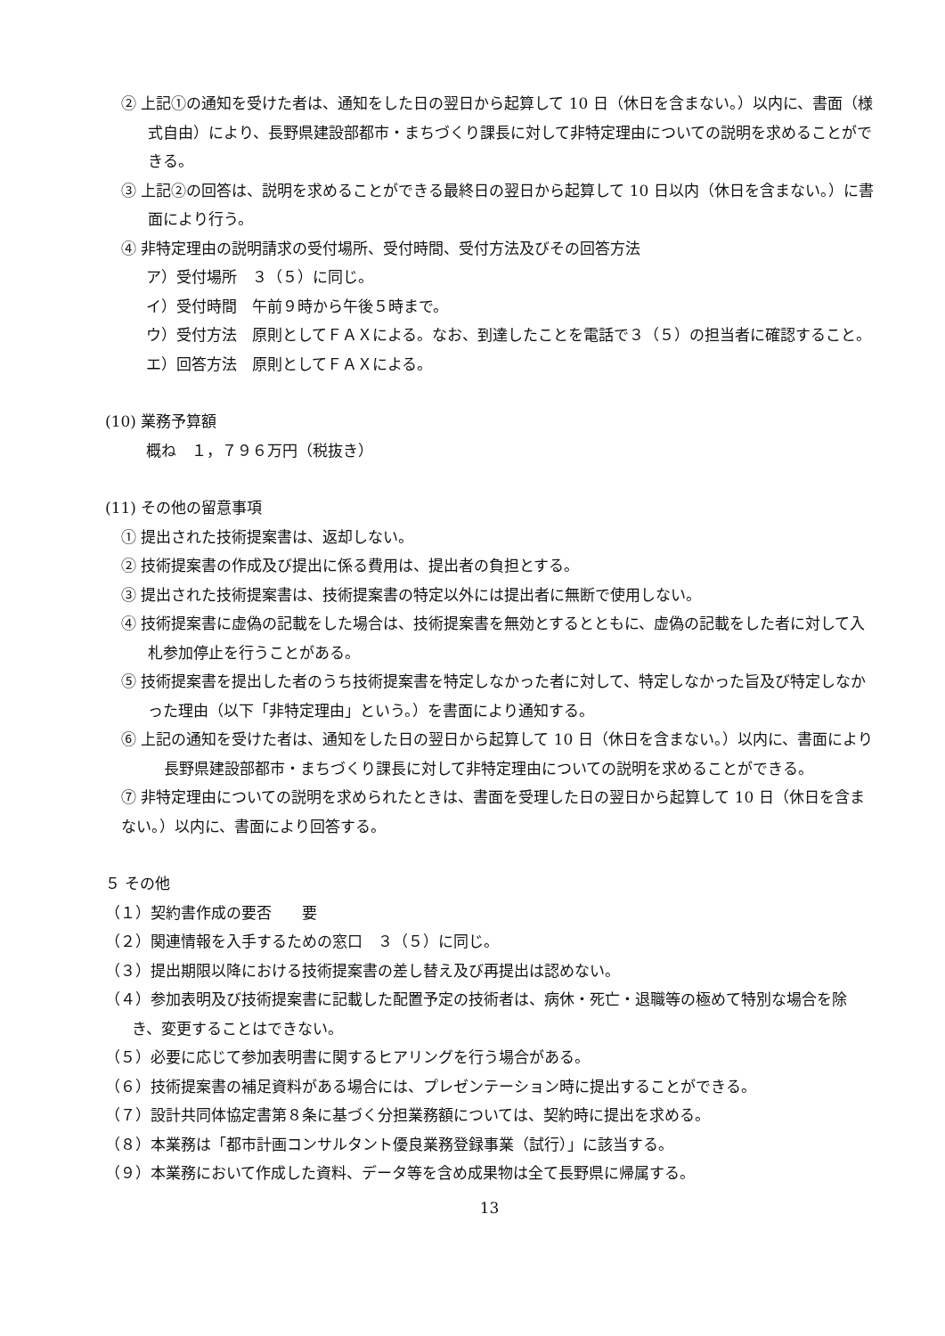② 上記①の通知を受けた者は、通知をした日の翌日から起算して 10 日（休日を含まない。）以内に、書面（様式自由）により、長野県建設部都市・まちづくり課長に対して非特定理由についての説明を求めることができる。
③ 上記②の回答は、説明を求めることができる最終日の翌日から起算して 10 日以内（休日を含まない。）に書面により行う。
④ 非特定理由の説明請求の受付場所、受付時間、受付方法及びその回答方法
ア）受付場所　３（５）に同じ。
イ）受付時間　午前９時から午後５時まで。
ウ）受付方法　原則としてＦＡＸによる。なお、到達したことを電話で３（５）の担当者に確認すること。
エ）回答方法　原則としてＦＡＸによる。
(10) 業務予算額
概ね　１，７９６万円（税抜き）
(11) その他の留意事項
① 提出された技術提案書は、返却しない。
② 技術提案書の作成及び提出に係る費用は、提出者の負担とする。
③ 提出された技術提案書は、技術提案書の特定以外には提出者に無断で使用しない。
④ 技術提案書に虚偽の記載をした場合は、技術提案書を無効とするとともに、虚偽の記載をした者に対して入札参加停止を行うことがある。
⑤ 技術提案書を提出した者のうち技術提案書を特定しなかった者に対して、特定しなかった旨及び特定しなかった理由（以下「非特定理由」という。）を書面により通知する。
⑥ 上記の通知を受けた者は、通知をした日の翌日から起算して 10 日（休日を含まない。）以内に、書面により長野県建設部都市・まちづくり課長に対して非特定理由についての説明を求めることができる。
⑦ 非特定理由についての説明を求められたときは、書面を受理した日の翌日から起算して 10 日（休日を含まない。）以内に、書面により回答する。
５ その他
（１）契約書作成の要否　　要
（２）関連情報を入手するための窓口　３（５）に同じ。
（３）提出期限以降における技術提案書の差し替え及び再提出は認めない。
（４）参加表明及び技術提案書に記載した配置予定の技術者は、病休・死亡・退職等の極めて特別な場合を除き、変更することはできない。
（５）必要に応じて参加表明書に関するヒアリングを行う場合がある。
（６）技術提案書の補足資料がある場合には、プレゼンテーション時に提出することができる。
（７）設計共同体協定書第８条に基づく分担業務額については、契約時に提出を求める。
（８）本業務は「都市計画コンサルタント優良業務登録事業（試行）」に該当する。
（９）本業務において作成した資料、データ等を含め成果物は全て長野県に帰属する。
13